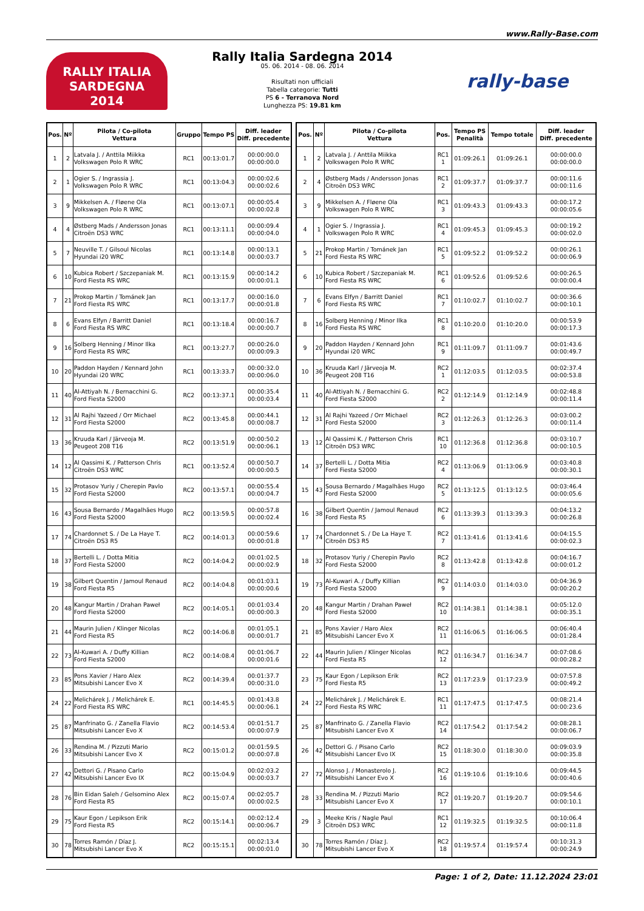www.Rally-Base.com
RALLY ITALIA SARDEGNA
2014
Rally Italia Sardegna 2014
05. 06. 2014 - 08. 06. 2014
Risultati non ufficiali
Tabella categorie: Tutti
PS 6 - Terranova Nord
Lunghezza PS: 19.81 km
rally-base
| Pos. | Nº | Pilota / Co-pilota Vettura | Gruppo | Tempo PS | Diff. leader Diff. precedente |
| --- | --- | --- | --- | --- | --- |
| 1 | 2 | Latvala J. / Anttila Miikka Volkswagen Polo R WRC | RC1 | 00:13:01.7 | 00:00:00.0 00:00:00.0 |
| 2 | 1 | Ogier S. / Ingrassia J. Volkswagen Polo R WRC | RC1 | 00:13:04.3 | 00:00:02.6 00:00:02.6 |
| 3 | 9 | Mikkelsen A. / Fløene Ola Volkswagen Polo R WRC | RC1 | 00:13:07.1 | 00:00:05.4 00:00:02.8 |
| 4 | 4 | Østberg Mads / Andersson Jonas Citroën DS3 WRC | RC1 | 00:13:11.1 | 00:00:09.4 00:00:04.0 |
| 5 | 7 | Neuville T. / Gilsoul Nicolas Hyundai i20 WRC | RC1 | 00:13:14.8 | 00:00:13.1 00:00:03.7 |
| 6 | 10 | Kubica Robert / Szczepaniak M. Ford Fiesta RS WRC | RC1 | 00:13:15.9 | 00:00:14.2 00:00:01.1 |
| 7 | 21 | Prokop Martin / Tománek Jan Ford Fiesta RS WRC | RC1 | 00:13:17.7 | 00:00:16.0 00:00:01.8 |
| 8 | 6 | Evans Elfyn / Barritt Daniel Ford Fiesta RS WRC | RC1 | 00:13:18.4 | 00:00:16.7 00:00:00.7 |
| 9 | 16 | Solberg Henning / Minor Ilka Ford Fiesta RS WRC | RC1 | 00:13:27.7 | 00:00:26.0 00:00:09.3 |
| 10 | 20 | Paddon Hayden / Kennard John Hyundai i20 WRC | RC1 | 00:13:33.7 | 00:00:32.0 00:00:06.0 |
| 11 | 40 | Al-Attiyah N. / Bernacchini G. Ford Fiesta S2000 | RC2 | 00:13:37.1 | 00:00:35.4 00:00:03.4 |
| 12 | 31 | Al Rajhi Yazeed / Orr Michael Ford Fiesta S2000 | RC2 | 00:13:45.8 | 00:00:44.1 00:00:08.7 |
| 13 | 36 | Kruuda Karl / Järveoja M. Peugeot 208 T16 | RC2 | 00:13:51.9 | 00:00:50.2 00:00:06.1 |
| 14 | 12 | Al Qassimi K. / Patterson Chris Citroën DS3 WRC | RC1 | 00:13:52.4 | 00:00:50.7 00:00:00.5 |
| 15 | 32 | Protasov Yuriy / Cherepin Pavlo Ford Fiesta S2000 | RC2 | 00:13:57.1 | 00:00:55.4 00:00:04.7 |
| 16 | 43 | Sousa Bernardo / Magalhães Hugo Ford Fiesta S2000 | RC2 | 00:13:59.5 | 00:00:57.8 00:00:02.4 |
| 17 | 74 | Chardonnet S. / De La Haye T. Citroën DS3 R5 | RC2 | 00:14:01.3 | 00:00:59.6 00:00:01.8 |
| 18 | 37 | Bertelli L. / Dotta Mitia Ford Fiesta S2000 | RC2 | 00:14:04.2 | 00:01:02.5 00:00:02.9 |
| 19 | 38 | Gilbert Quentin / Jamoul Renaud Ford Fiesta R5 | RC2 | 00:14:04.8 | 00:01:03.1 00:00:00.6 |
| 20 | 48 | Kangur Martin / Drahan Paweł Ford Fiesta S2000 | RC2 | 00:14:05.1 | 00:01:03.4 00:00:00.3 |
| 21 | 44 | Maurin Julien / Klinger Nicolas Ford Fiesta R5 | RC2 | 00:14:06.8 | 00:01:05.1 00:00:01.7 |
| 22 | 73 | Al-Kuwari A. / Duffy Killian Ford Fiesta S2000 | RC2 | 00:14:08.4 | 00:01:06.7 00:00:01.6 |
| 23 | 85 | Pons Xavier / Haro Alex Mitsubishi Lancer Evo X | RC2 | 00:14:39.4 | 00:01:37.7 00:00:31.0 |
| 24 | 22 | Melichárek J. / Melichárek E. Ford Fiesta RS WRC | RC1 | 00:14:45.5 | 00:01:43.8 00:00:06.1 |
| 25 | 87 | Manfrinato G. / Zanella Flavio Mitsubishi Lancer Evo X | RC2 | 00:14:53.4 | 00:01:51.7 00:00:07.9 |
| 26 | 33 | Rendina M. / Pizzuti Mario Mitsubishi Lancer Evo X | RC2 | 00:15:01.2 | 00:01:59.5 00:00:07.8 |
| 27 | 42 | Dettori G. / Pisano Carlo Mitsubishi Lancer Evo IX | RC2 | 00:15:04.9 | 00:02:03.2 00:00:03.7 |
| 28 | 76 | Bin Eidan Saleh / Gelsomino Alex Ford Fiesta R5 | RC2 | 00:15:07.4 | 00:02:05.7 00:00:02.5 |
| 29 | 75 | Kaur Egon / Lepikson Erik Ford Fiesta R5 | RC2 | 00:15:14.1 | 00:02:12.4 00:00:06.7 |
| 30 | 78 | Torres Ramón / Díaz J. Mitsubishi Lancer Evo X | RC2 | 00:15:15.1 | 00:02:13.4 00:00:01.0 |
| Pos. | Nº | Pilota / Co-pilota Vettura | Pos. | Tempo PS Penalità | Tempo totale | Diff. leader Diff. precedente |
| --- | --- | --- | --- | --- | --- | --- |
| 1 | 2 | Latvala J. / Anttila Miikka Volkswagen Polo R WRC | RC1 1 | 01:09:26.1 | 01:09:26.1 | 00:00:00.0 00:00:00.0 |
| 2 | 4 | Østberg Mads / Andersson Jonas Citroën DS3 WRC | RC1 2 | 01:09:37.7 | 01:09:37.7 | 00:00:11.6 00:00:11.6 |
| 3 | 9 | Mikkelsen A. / Fløene Ola Volkswagen Polo R WRC | RC1 3 | 01:09:43.3 | 01:09:43.3 | 00:00:17.2 00:00:05.6 |
| 4 | 1 | Ogier S. / Ingrassia J. Volkswagen Polo R WRC | RC1 4 | 01:09:45.3 | 01:09:45.3 | 00:00:19.2 00:00:02.0 |
| 5 | 21 | Prokop Martin / Tománek Jan Ford Fiesta RS WRC | RC1 5 | 01:09:52.2 | 01:09:52.2 | 00:00:26.1 00:00:06.9 |
| 6 | 10 | Kubica Robert / Szczepaniak M. Ford Fiesta RS WRC | RC1 6 | 01:09:52.6 | 01:09:52.6 | 00:00:26.5 00:00:00.4 |
| 7 | 6 | Evans Elfyn / Barritt Daniel Ford Fiesta RS WRC | RC1 7 | 01:10:02.7 | 01:10:02.7 | 00:00:36.6 00:00:10.1 |
| 8 | 16 | Solberg Henning / Minor Ilka Ford Fiesta RS WRC | RC1 8 | 01:10:20.0 | 01:10:20.0 | 00:00:53.9 00:00:17.3 |
| 9 | 20 | Paddon Hayden / Kennard John Hyundai i20 WRC | RC1 9 | 01:11:09.7 | 01:11:09.7 | 00:01:43.6 00:00:49.7 |
| 10 | 36 | Kruuda Karl / Järveoja M. Peugeot 208 T16 | RC2 1 | 01:12:03.5 | 01:12:03.5 | 00:02:37.4 00:00:53.8 |
| 11 | 40 | Al-Attiyah N. / Bernacchini G. Ford Fiesta S2000 | RC2 2 | 01:12:14.9 | 01:12:14.9 | 00:02:48.8 00:00:11.4 |
| 12 | 31 | Al Rajhi Yazeed / Orr Michael Ford Fiesta S2000 | RC2 3 | 01:12:26.3 | 01:12:26.3 | 00:03:00.2 00:00:11.4 |
| 13 | 12 | Al Qassimi K. / Patterson Chris Citroën DS3 WRC | RC1 10 | 01:12:36.8 | 01:12:36.8 | 00:03:10.7 00:00:10.5 |
| 14 | 37 | Bertelli L. / Dotta Mitia Ford Fiesta S2000 | RC2 4 | 01:13:06.9 | 01:13:06.9 | 00:03:40.8 00:00:30.1 |
| 15 | 43 | Sousa Bernardo / Magalhães Hugo Ford Fiesta S2000 | RC2 5 | 01:13:12.5 | 01:13:12.5 | 00:03:46.4 00:00:05.6 |
| 16 | 38 | Gilbert Quentin / Jamoul Renaud Ford Fiesta R5 | RC2 6 | 01:13:39.3 | 01:13:39.3 | 00:04:13.2 00:00:26.8 |
| 17 | 74 | Chardonnet S. / De La Haye T. Citroën DS3 R5 | RC2 7 | 01:13:41.6 | 01:13:41.6 | 00:04:15.5 00:00:02.3 |
| 18 | 32 | Protasov Yuriy / Cherepin Pavlo Ford Fiesta S2000 | RC2 8 | 01:13:42.8 | 01:13:42.8 | 00:04:16.7 00:00:01.2 |
| 19 | 73 | Al-Kuwari A. / Duffy Killian Ford Fiesta S2000 | RC2 9 | 01:14:03.0 | 01:14:03.0 | 00:04:36.9 00:00:20.2 |
| 20 | 48 | Kangur Martin / Drahan Paweł Ford Fiesta S2000 | RC2 10 | 01:14:38.1 | 01:14:38.1 | 00:05:12.0 00:00:35.1 |
| 21 | 85 | Pons Xavier / Haro Alex Mitsubishi Lancer Evo X | RC2 11 | 01:16:06.5 | 01:16:06.5 | 00:06:40.4 00:01:28.4 |
| 22 | 44 | Maurin Julien / Klinger Nicolas Ford Fiesta R5 | RC2 12 | 01:16:34.7 | 01:16:34.7 | 00:07:08.6 00:00:28.2 |
| 23 | 75 | Kaur Egon / Lepikson Erik Ford Fiesta R5 | RC2 13 | 01:17:23.9 | 01:17:23.9 | 00:07:57.8 00:00:49.2 |
| 24 | 22 | Melichárek J. / Melichárek E. Ford Fiesta RS WRC | RC1 11 | 01:17:47.5 | 01:17:47.5 | 00:08:21.4 00:00:23.6 |
| 25 | 87 | Manfrinato G. / Zanella Flavio Mitsubishi Lancer Evo X | RC2 14 | 01:17:54.2 | 01:17:54.2 | 00:08:28.1 00:00:06.7 |
| 26 | 42 | Dettori G. / Pisano Carlo Mitsubishi Lancer Evo IX | RC2 15 | 01:18:30.0 | 01:18:30.0 | 00:09:03.9 00:00:35.8 |
| 27 | 72 | Alonso J. / Monasterolo J. Mitsubishi Lancer Evo X | RC2 16 | 01:19:10.6 | 01:19:10.6 | 00:09:44.5 00:00:40.6 |
| 28 | 33 | Rendina M. / Pizzuti Mario Mitsubishi Lancer Evo X | RC2 17 | 01:19:20.7 | 01:19:20.7 | 00:09:54.6 00:00:10.1 |
| 29 | 3 | Meeke Kris / Nagle Paul Citroën DS3 WRC | RC1 12 | 01:19:32.5 | 01:19:32.5 | 00:10:06.4 00:00:11.8 |
| 30 | 78 | Torres Ramón / Díaz J. Mitsubishi Lancer Evo X | RC2 18 | 01:19:57.4 | 01:19:57.4 | 00:10:31.3 00:00:24.9 |
Page: 1 of 2, Date: 11.12.2024 23:01